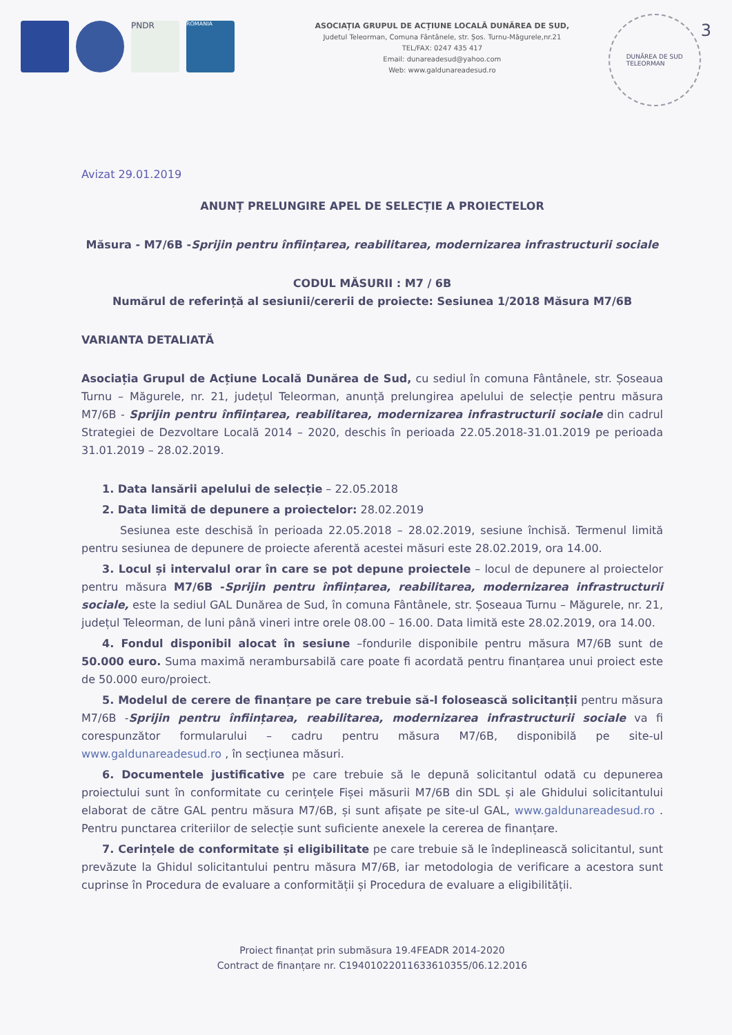PNDR
ROMANIA
ASOCIAȚIA GRUPUL DE ACȚIUNE LOCALĂ DUNĂREA DE SUD,
Judetul Teleorman, Comuna Fântânele, str. Șos. Turnu-Măgurele,nr.21
TEL/FAX: 0247 435 417
Email: dunareadesud@yahoo.com
Web: www.galdunareadesud.ro
DUNĂREA DE SUD
TELEORMAN
3
Avizat 29.01.2019
ANUNȚ PRELUNGIRE APEL DE SELECȚIE A PROIECTELOR
Măsura - M7/6B -Sprijin pentru înființarea, reabilitarea, modernizarea infrastructurii sociale
CODUL MĂSURII : M7 / 6B
Numărul de referință al sesiunii/cererii de proiecte: Sesiunea 1/2018 Măsura M7/6B
VARIANTA DETALIATĂ
Asociația Grupul de Acțiune Locală Dunărea de Sud, cu sediul în comuna Fântânele, str. Șoseaua Turnu – Măgurele, nr. 21, județul Teleorman, anunță prelungirea apelului de selecție pentru măsura M7/6B - Sprijin pentru înființarea, reabilitarea, modernizarea infrastructurii sociale din cadrul Strategiei de Dezvoltare Locală 2014 – 2020, deschis în perioada 22.05.2018-31.01.2019 pe perioada 31.01.2019 – 28.02.2019.
1. Data lansării apelului de selecție – 22.05.2018
2. Data limită de depunere a proiectelor: 28.02.2019
Sesiunea este deschisă în perioada 22.05.2018 – 28.02.2019, sesiune închisă. Termenul limită pentru sesiunea de depunere de proiecte aferentă acestei măsuri este 28.02.2019, ora 14.00.
3. Locul și intervalul orar în care se pot depune proiectele – locul de depunere al proiectelor pentru măsura M7/6B -Sprijin pentru înființarea, reabilitarea, modernizarea infrastructurii sociale, este la sediul GAL Dunărea de Sud, în comuna Fântânele, str. Șoseaua Turnu – Măgurele, nr. 21, județul Teleorman, de luni până vineri intre orele 08.00 – 16.00. Data limită este 28.02.2019, ora 14.00.
4. Fondul disponibil alocat în sesiune –fondurile disponibile pentru măsura M7/6B sunt de 50.000 euro. Suma maximă nerambursabilă care poate fi acordată pentru finanțarea unui proiect este de 50.000 euro/proiect.
5. Modelul de cerere de finanțare pe care trebuie să-l folosească solicitanții pentru măsura M7/6B -Sprijin pentru înființarea, reabilitarea, modernizarea infrastructurii sociale va fi corespunzător formularului – cadru pentru măsura M7/6B, disponibilă pe site-ul www.galdunareadesud.ro , în secțiunea măsuri.
6. Documentele justificative pe care trebuie să le depună solicitantul odată cu depunerea proiectului sunt în conformitate cu cerințele Fișei măsurii M7/6B din SDL și ale Ghidului solicitantului elaborat de către GAL pentru măsura M7/6B, și sunt afișate pe site-ul GAL, www.galdunareadesud.ro . Pentru punctarea criteriilor de selecție sunt suficiente anexele la cererea de finanțare.
7. Cerințele de conformitate și eligibilitate pe care trebuie să le îndeplinească solicitantul, sunt prevăzute la Ghidul solicitantului pentru măsura M7/6B, iar metodologia de verificare a acestora sunt cuprinse în Procedura de evaluare a conformității și Procedura de evaluare a eligibilității.
Proiect finanțat prin submăsura 19.4FEADR 2014-2020
Contract de finanțare nr. C19401022011633610355/06.12.2016